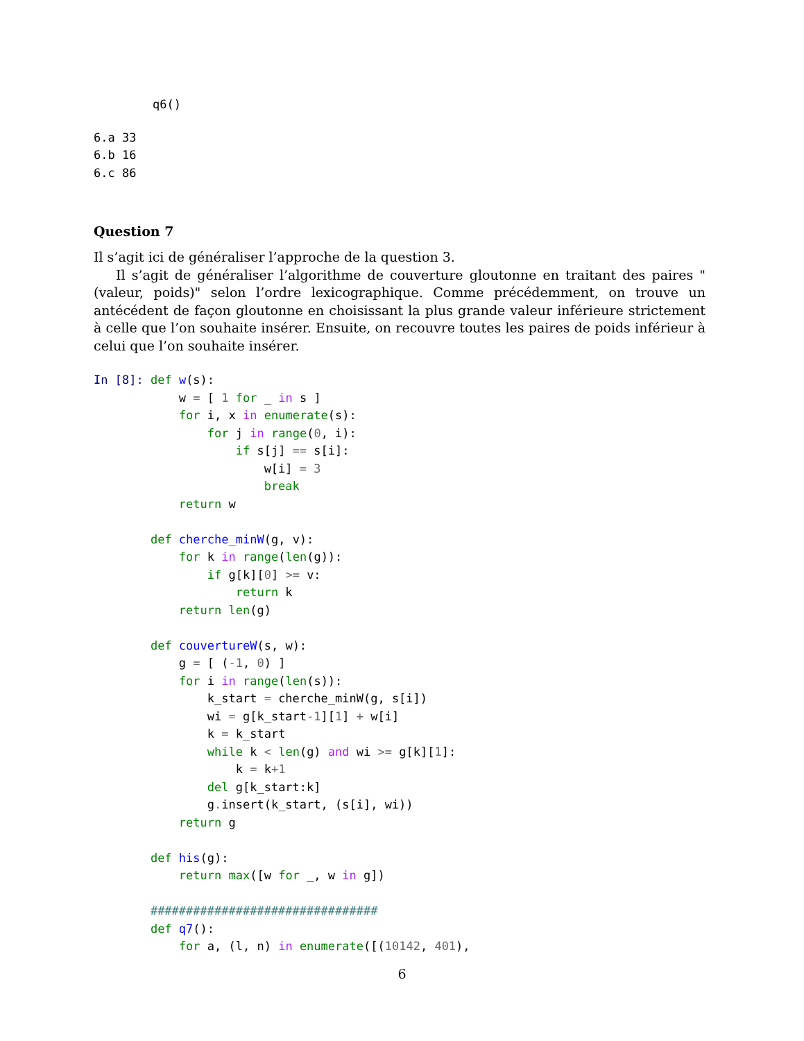q6()
6.a 33
6.b 16
6.c 86
Question 7
Il s’agit ici de généraliser l’approche de la question 3.
Il s’agit de généraliser l’algorithme de couverture gloutonne en traitant des paires "(valeur, poids)" selon l’ordre lexicographique. Comme précédemment, on trouve un antécédent de façon gloutonne en choisissant la plus grande valeur inférieure strictement à celle que l’on souhaite insérer. Ensuite, on recouvre toutes les paires de poids inférieur à celui que l’on souhaite insérer.
In [8]: def w(s):
            w = [ 1 for _ in s ]
            for i, x in enumerate(s):
                for j in range(0, i):
                    if s[j] == s[i]:
                        w[i] = 3
                        break
            return w

        def cherche_minW(g, v):
            for k in range(len(g)):
                if g[k][0] >= v:
                    return k
            return len(g)

        def couvertureW(s, w):
            g = [ (-1, 0) ]
            for i in range(len(s)):
                k_start = cherche_minW(g, s[i])
                wi = g[k_start-1][1] + w[i]
                k = k_start
                while k < len(g) and wi >= g[k][1]:
                    k = k+1
                del g[k_start:k]
                g. insert(k_start, (s[i], wi))
            return g

        def his(g):
            return max([w for _, w in g])

        ################################
        def q7():
            for a, (l, n) in enumerate([(10142, 401),
6